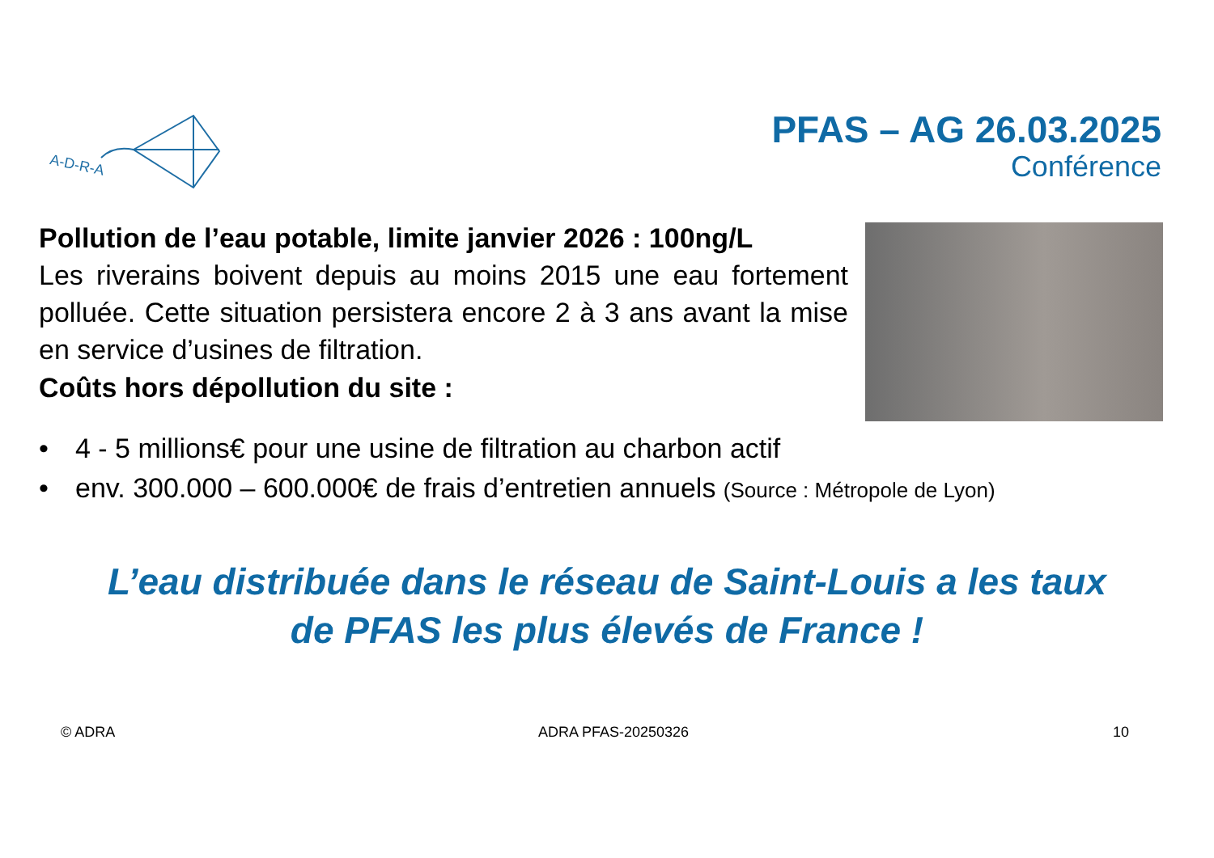A-D-R-A
PFAS – AG 26.03.2025
Conférence
Pollution de l’eau potable, limite janvier 2026 : 100ng/L
Les riverains boivent depuis au moins 2015 une eau fortement polluée. Cette situation persistera encore 2 à 3 ans avant la mise en service d’usines de filtration.
Coûts hors dépollution du site :
• 4 - 5 millions€ pour une usine de filtration au charbon actif
• env. 300.000 – 600.000€ de frais d’entretien annuels (Source : Métropole de Lyon)
L’eau distribuée dans le réseau de Saint-Louis a les taux
de PFAS les plus élevés de France !
© ADRA ADRA PFAS-20250326 10